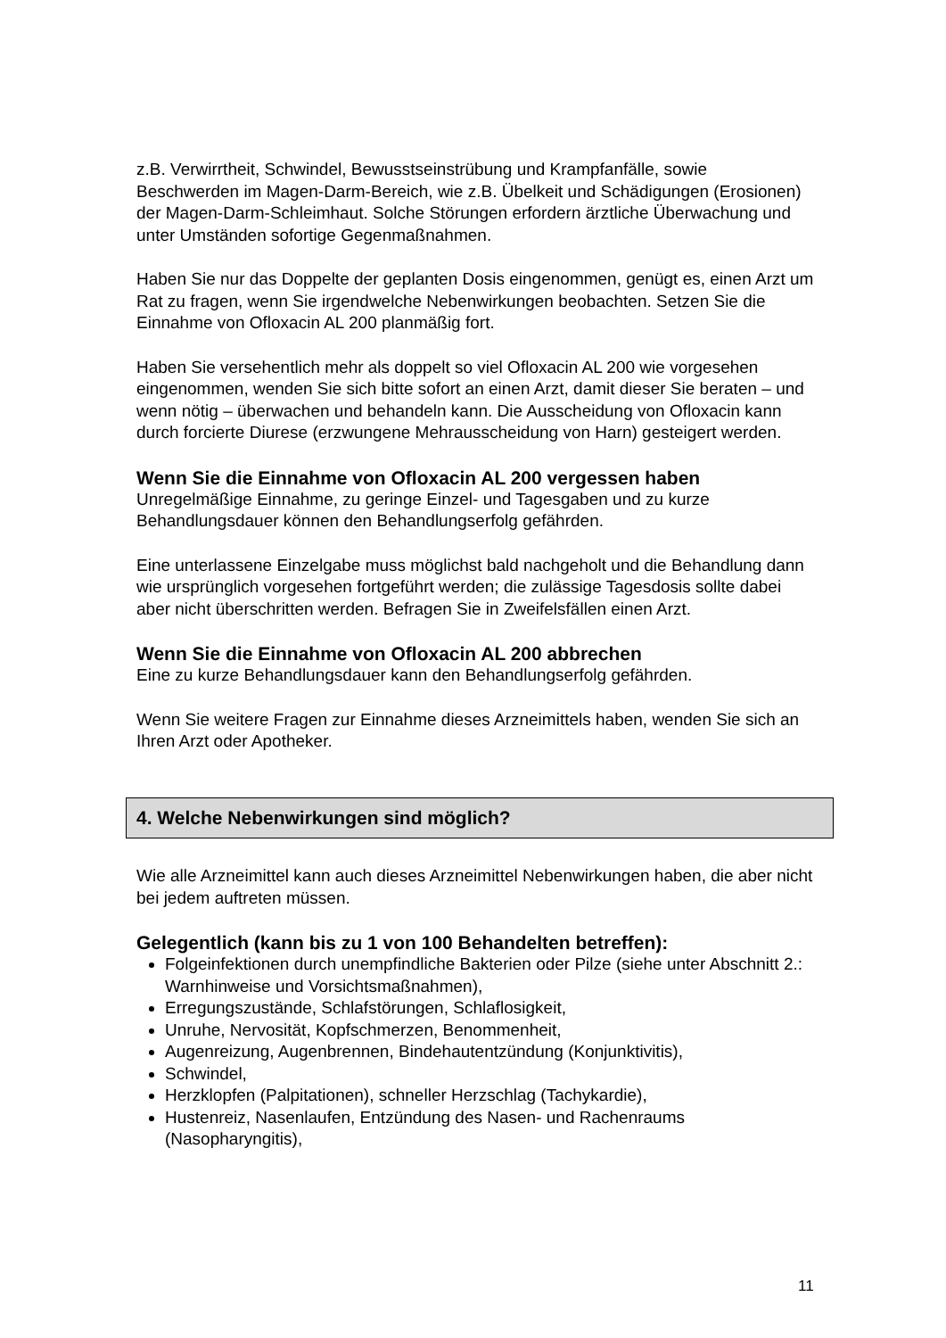z.B. Verwirrtheit, Schwindel, Bewusstseinstrübung und Krampfanfälle, sowie Beschwerden im Magen-Darm-Bereich, wie z.B. Übelkeit und Schädigungen (Erosionen) der Magen-Darm-Schleimhaut. Solche Störungen erfordern ärztliche Überwachung und unter Umständen sofortige Gegenmaßnahmen.
Haben Sie nur das Doppelte der geplanten Dosis eingenommen, genügt es, einen Arzt um Rat zu fragen, wenn Sie irgendwelche Nebenwirkungen beobachten. Setzen Sie die Einnahme von Ofloxacin AL 200 planmäßig fort.
Haben Sie versehentlich mehr als doppelt so viel Ofloxacin AL 200 wie vorgesehen eingenommen, wenden Sie sich bitte sofort an einen Arzt, damit dieser Sie beraten – und wenn nötig – überwachen und behandeln kann. Die Ausscheidung von Ofloxacin kann durch forcierte Diurese (erzwungene Mehrausscheidung von Harn) gesteigert werden.
Wenn Sie die Einnahme von Ofloxacin AL 200 vergessen haben
Unregelmäßige Einnahme, zu geringe Einzel- und Tagesgaben und zu kurze Behandlungsdauer können den Behandlungserfolg gefährden.
Eine unterlassene Einzelgabe muss möglichst bald nachgeholt und die Behandlung dann wie ursprünglich vorgesehen fortgeführt werden; die zulässige Tagesdosis sollte dabei aber nicht überschritten werden. Befragen Sie in Zweifelsfällen einen Arzt.
Wenn Sie die Einnahme von Ofloxacin AL 200 abbrechen
Eine zu kurze Behandlungsdauer kann den Behandlungserfolg gefährden.
Wenn Sie weitere Fragen zur Einnahme dieses Arzneimittels haben, wenden Sie sich an Ihren Arzt oder Apotheker.
4. Welche Nebenwirkungen sind möglich?
Wie alle Arzneimittel kann auch dieses Arzneimittel Nebenwirkungen haben, die aber nicht bei jedem auftreten müssen.
Gelegentlich (kann bis zu 1 von 100 Behandelten betreffen):
Folgeinfektionen durch unempfindliche Bakterien oder Pilze (siehe unter Abschnitt 2.: Warnhinweise und Vorsichtsmaßnahmen),
Erregungszustände, Schlafstörungen, Schlaflosigkeit,
Unruhe, Nervosität, Kopfschmerzen, Benommenheit,
Augenreizung, Augenbrennen, Bindehautentzündung (Konjunktivitis),
Schwindel,
Herzklopfen (Palpitationen), schneller Herzschlag (Tachykardie),
Hustenreiz, Nasenlaufen, Entzündung des Nasen- und Rachenraums (Nasopharyngitis),
11